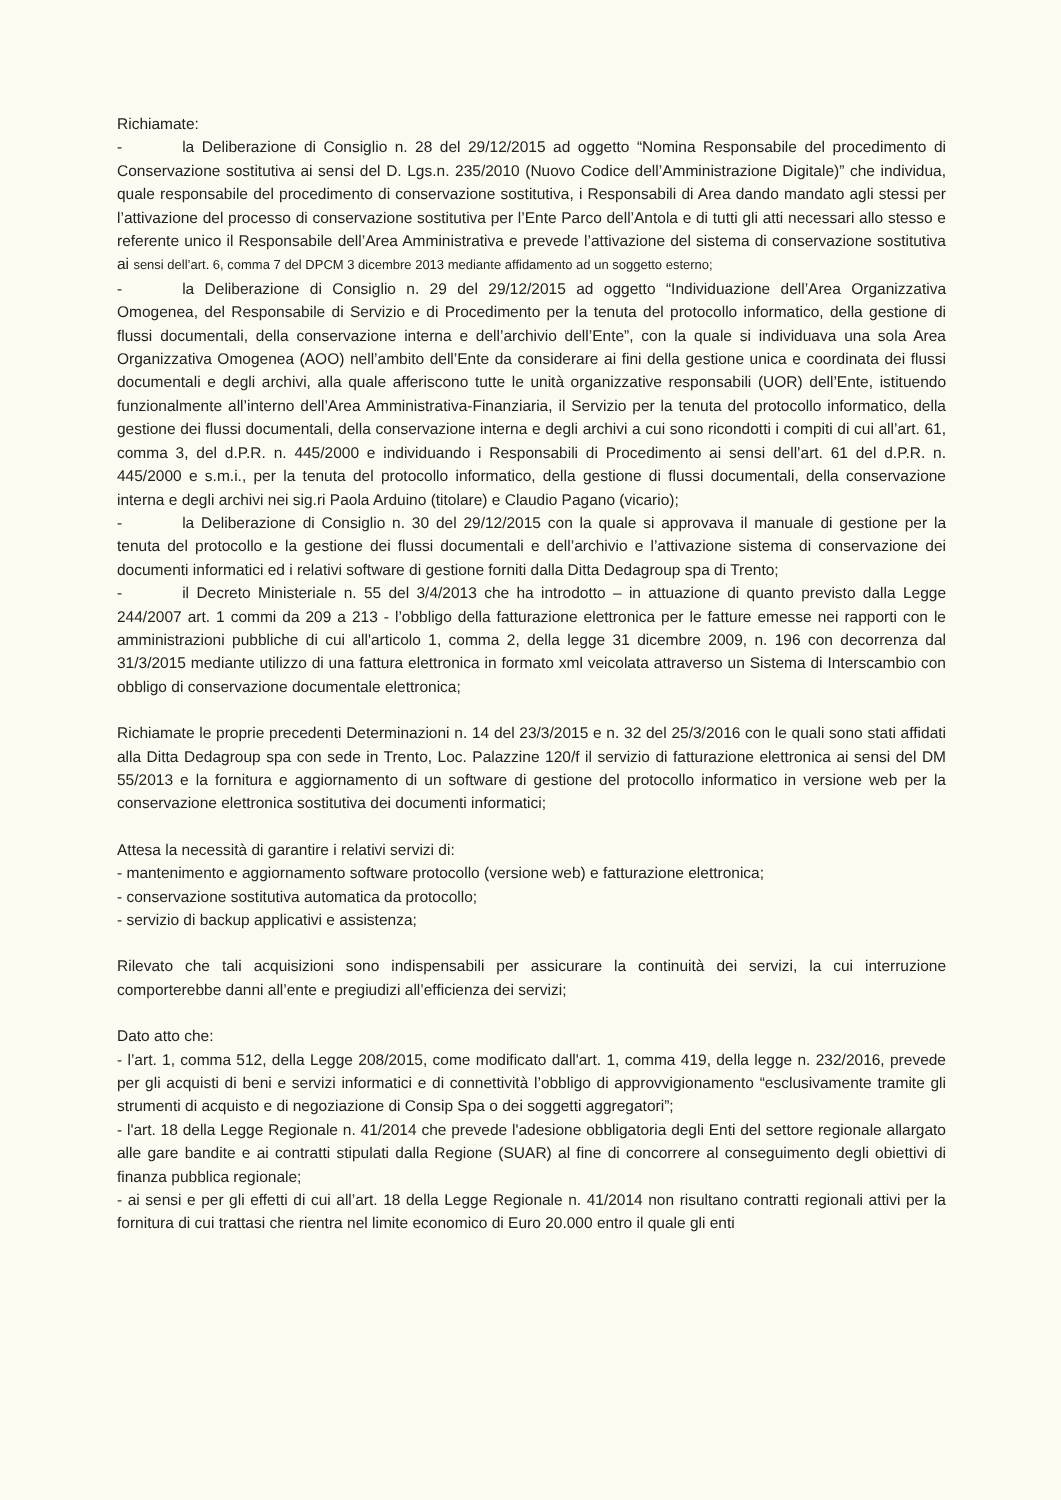Richiamate:
- la Deliberazione di Consiglio n. 28 del 29/12/2015 ad oggetto “Nomina Responsabile del procedimento di Conservazione sostitutiva ai sensi del D. Lgs.n. 235/2010 (Nuovo Codice dell’Amministrazione Digitale)” che individua, quale responsabile del procedimento di conservazione sostitutiva, i Responsabili di Area dando mandato agli stessi per l’attivazione del processo di conservazione sostitutiva per l’Ente Parco dell’Antola e di tutti gli atti necessari allo stesso e referente unico il Responsabile dell’Area Amministrativa e prevede l’attivazione del sistema di conservazione sostitutiva ai sensi dell’art. 6, comma 7 del DPCM 3 dicembre 2013 mediante affidamento ad un soggetto esterno;
- la Deliberazione di Consiglio n. 29 del 29/12/2015 ad oggetto “Individuazione dell’Area Organizzativa Omogenea, del Responsabile di Servizio e di Procedimento per la tenuta del protocollo informatico, della gestione di flussi documentali, della conservazione interna e dell’archivio dell’Ente”, con la quale si individuava una sola Area Organizzativa Omogenea (AOO) nell’ambito dell’Ente da considerare ai fini della gestione unica e coordinata dei flussi documentali e degli archivi, alla quale afferiscono tutte le unità organizzative responsabili (UOR) dell’Ente, istituendo funzionalmente all’interno dell’Area Amministrativa-Finanziaria, il Servizio per la tenuta del protocollo informatico, della gestione dei flussi documentali, della conservazione interna e degli archivi a cui sono ricondotti i compiti di cui all’art. 61, comma 3, del d.P.R. n. 445/2000 e individuando i Responsabili di Procedimento ai sensi dell’art. 61 del d.P.R. n. 445/2000 e s.m.i., per la tenuta del protocollo informatico, della gestione di flussi documentali, della conservazione interna e degli archivi nei sig.ri Paola Arduino (titolare) e Claudio Pagano (vicario);
- la Deliberazione di Consiglio n. 30 del 29/12/2015 con la quale si approvava il manuale di gestione per la tenuta del protocollo e la gestione dei flussi documentali e dell’archivio e l’attivazione sistema di conservazione dei documenti informatici ed i relativi software di gestione forniti dalla Ditta Dedagroup spa di Trento;
- il Decreto Ministeriale n. 55 del 3/4/2013 che ha introdotto – in attuazione di quanto previsto dalla Legge 244/2007 art. 1 commi da 209 a 213 - l’obbligo della fatturazione elettronica per le fatture emesse nei rapporti con le amministrazioni pubbliche di cui all'articolo 1, comma 2, della legge 31 dicembre 2009, n. 196 con decorrenza dal 31/3/2015 mediante utilizzo di una fattura elettronica in formato xml veicolata attraverso un Sistema di Interscambio con obbligo di conservazione documentale elettronica;
Richiamate le proprie precedenti Determinazioni n. 14 del 23/3/2015 e n. 32 del 25/3/2016 con le quali sono stati affidati alla Ditta Dedagroup spa con sede in Trento, Loc. Palazzine 120/f il servizio di fatturazione elettronica ai sensi del DM 55/2013 e la fornitura e aggiornamento di un software di gestione del protocollo informatico in versione web per la conservazione elettronica sostitutiva dei documenti informatici;
Attesa la necessità di garantire i relativi servizi di:
- mantenimento e aggiornamento software protocollo (versione web) e fatturazione elettronica;
- conservazione sostitutiva automatica da protocollo;
- servizio di backup applicativi e assistenza;
Rilevato che tali acquisizioni sono indispensabili per assicurare la continuità dei servizi, la cui interruzione comporterebbe danni all’ente e pregiudizi all’efficienza dei servizi;
Dato atto che:
- l’art. 1, comma 512, della Legge 208/2015, come modificato dall'art. 1, comma 419, della legge n. 232/2016, prevede per gli acquisti di beni e servizi informatici e di connettività l’obbligo di approvvigionamento “esclusivamente tramite gli strumenti di acquisto e di negoziazione di Consip Spa o dei soggetti aggregatori”;
- l'art. 18 della Legge Regionale n. 41/2014 che prevede l'adesione obbligatoria degli Enti del settore regionale allargato alle gare bandite e ai contratti stipulati dalla Regione (SUAR) al fine di concorrere al conseguimento degli obiettivi di finanza pubblica regionale;
- ai sensi e per gli effetti di cui all’art. 18 della Legge Regionale n. 41/2014 non risultano contratti regionali attivi per la fornitura di cui trattasi che rientra nel limite economico di Euro 20.000 entro il quale gli enti